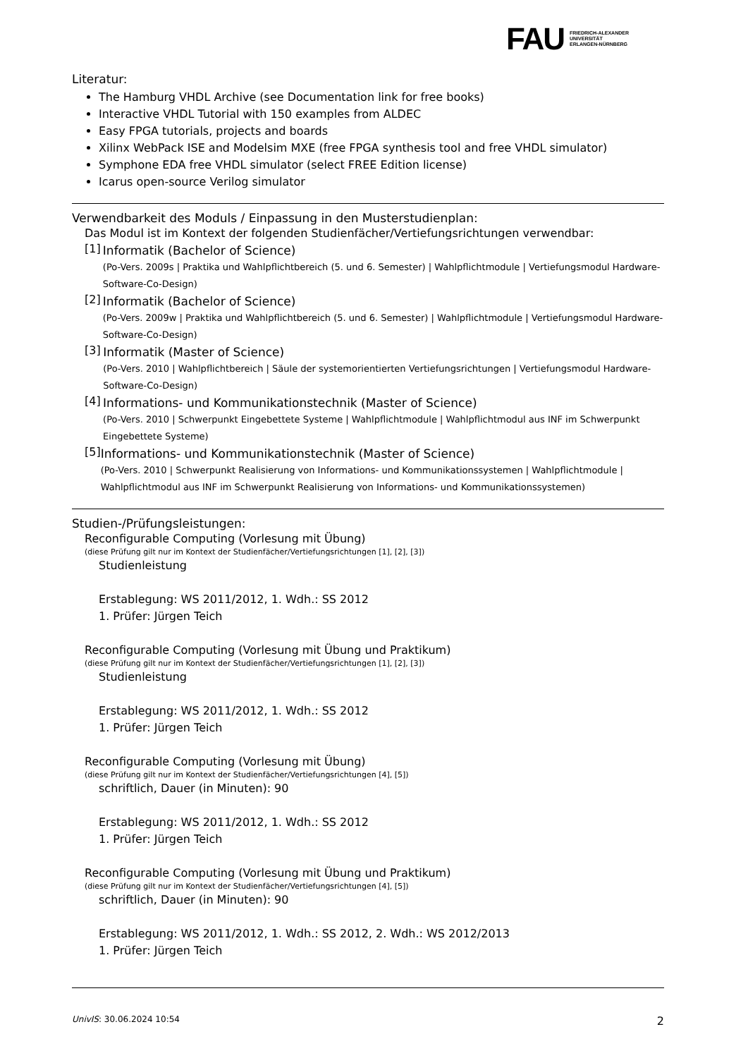FAU FRIEDRICH-ALEXANDER
UNIVERSITÄT
ERLANGEN-NÜRNBERG
Literatur:
The Hamburg VHDL Archive (see Documentation link for free books)
Interactive VHDL Tutorial with 150 examples from ALDEC
Easy FPGA tutorials, projects and boards
Xilinx WebPack ISE and Modelsim MXE (free FPGA synthesis tool and free VHDL simulator)
Symphone EDA free VHDL simulator (select FREE Edition license)
Icarus open-source Verilog simulator
Verwendbarkeit des Moduls / Einpassung in den Musterstudienplan:
Das Modul ist im Kontext der folgenden Studienfächer/Vertiefungsrichtungen verwendbar:
[1]
Informatik (Bachelor of Science)
(Po-Vers. 2009s | Praktika und Wahlpflichtbereich (5. und 6. Semester) | Wahlpflichtmodule | Vertiefungsmodul Hardware-Software-Co-Design)
[2]
Informatik (Bachelor of Science)
(Po-Vers. 2009w | Praktika und Wahlpflichtbereich (5. und 6. Semester) | Wahlpflichtmodule | Vertiefungsmodul Hardware-Software-Co-Design)
[3]
Informatik (Master of Science)
(Po-Vers. 2010 | Wahlpflichtbereich | Säule der systemorientierten Vertiefungsrichtungen | Vertiefungsmodul Hardware-Software-Co-Design)
[4]
Informations- und Kommunikationstechnik (Master of Science)
(Po-Vers. 2010 | Schwerpunkt Eingebettete Systeme | Wahlpflichtmodule | Wahlpflichtmodul aus INF im Schwerpunkt Eingebettete Systeme)
[5]
Informations- und Kommunikationstechnik (Master of Science)
(Po-Vers. 2010 | Schwerpunkt Realisierung von Informations- und Kommunikationssystemen | Wahlpflichtmodule | Wahlpflichtmodul aus INF im Schwerpunkt Realisierung von Informations- und Kommunikationssystemen)
Studien-/Prüfungsleistungen:
Reconfigurable Computing (Vorlesung mit Übung)
(diese Prüfung gilt nur im Kontext der Studienfächer/Vertiefungsrichtungen [1], [2], [3])
Studienleistung
Erstablegung: WS 2011/2012, 1. Wdh.: SS 2012
1. Prüfer: Jürgen Teich
Reconfigurable Computing (Vorlesung mit Übung und Praktikum)
(diese Prüfung gilt nur im Kontext der Studienfächer/Vertiefungsrichtungen [1], [2], [3])
Studienleistung
Erstablegung: WS 2011/2012, 1. Wdh.: SS 2012
1. Prüfer: Jürgen Teich
Reconfigurable Computing (Vorlesung mit Übung)
(diese Prüfung gilt nur im Kontext der Studienfächer/Vertiefungsrichtungen [4], [5])
schriftlich, Dauer (in Minuten): 90
Erstablegung: WS 2011/2012, 1. Wdh.: SS 2012
1. Prüfer: Jürgen Teich
Reconfigurable Computing (Vorlesung mit Übung und Praktikum)
(diese Prüfung gilt nur im Kontext der Studienfächer/Vertiefungsrichtungen [4], [5])
schriftlich, Dauer (in Minuten): 90
Erstablegung: WS 2011/2012, 1. Wdh.: SS 2012, 2. Wdh.: WS 2012/2013
1. Prüfer: Jürgen Teich
UnivIS: 30.06.2024 10:54 2